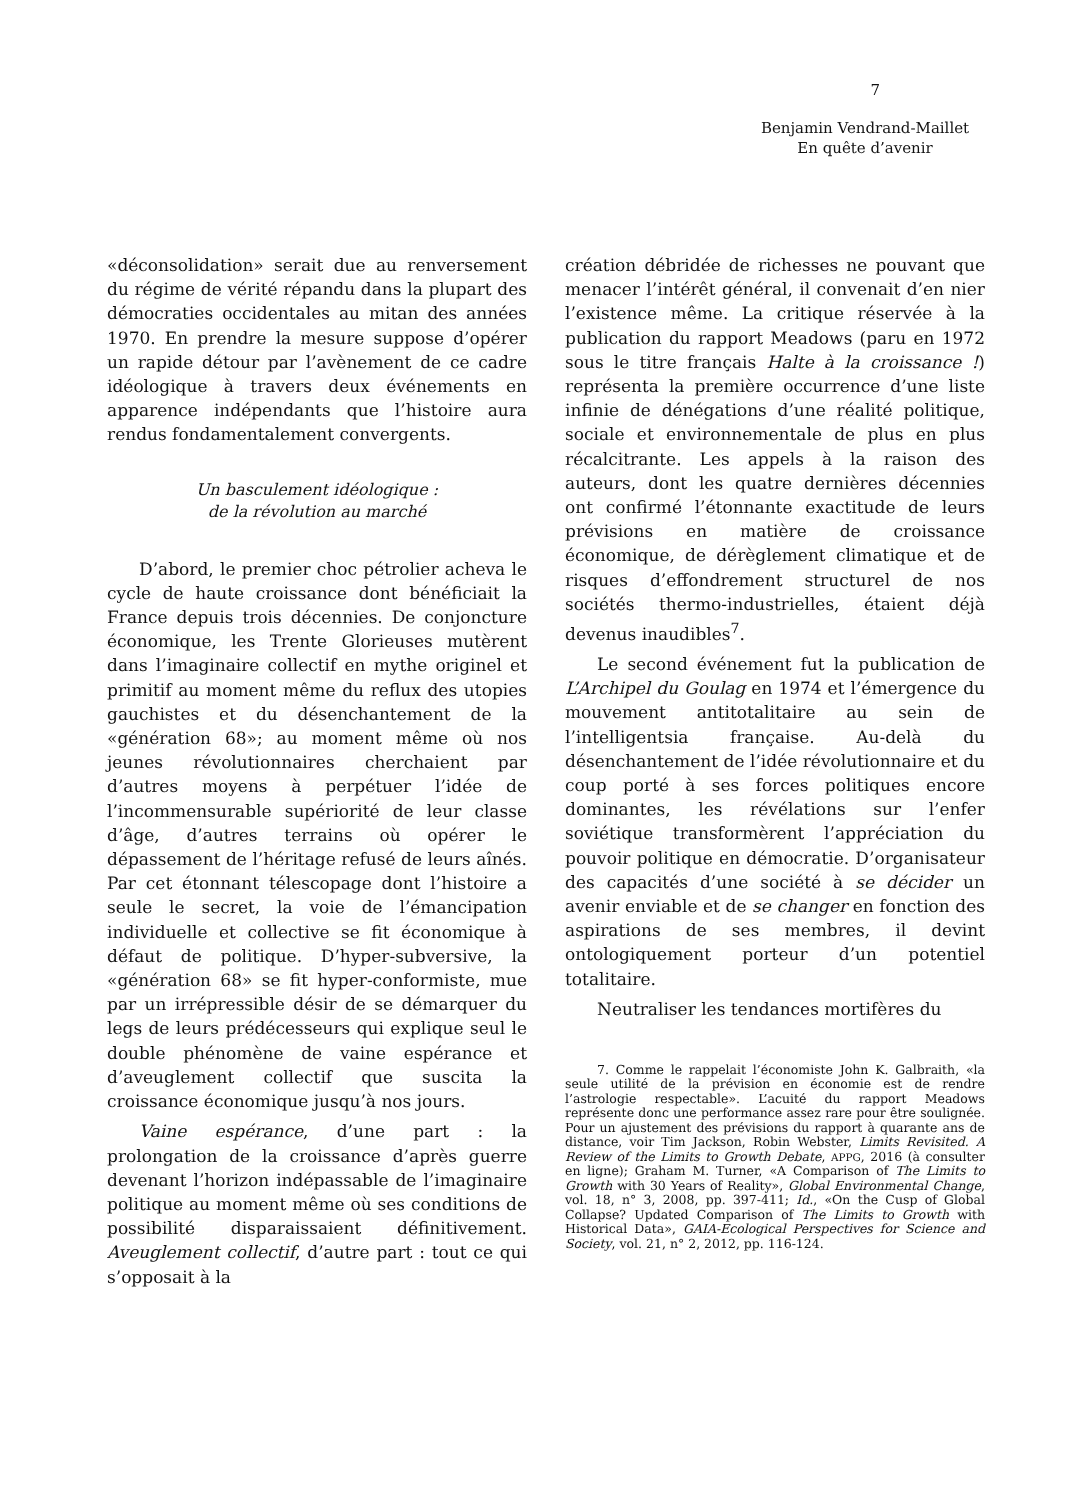7
Benjamin Vendrand-Maillet
En quête d’avenir
«déconsolidation» serait due au renversement du régime de vérité répandu dans la plupart des démocraties occidentales au mitan des années 1970. En prendre la mesure suppose d’opérer un rapide détour par l’avènement de ce cadre idéologique à travers deux événements en apparence indépendants que l’histoire aura rendus fondamentalement convergents.
Un basculement idéologique :
de la révolution au marché
D’abord, le premier choc pétrolier acheva le cycle de haute croissance dont bénéficiait la France depuis trois décennies. De conjoncture économique, les Trente Glorieuses mutèrent dans l’imaginaire collectif en mythe originel et primitif au moment même du reflux des utopies gauchistes et du désenchantement de la «génération 68»; au moment même où nos jeunes révolutionnaires cherchaient par d’autres moyens à perpétuer l’idée de l’incommensurable supériorité de leur classe d’âge, d’autres terrains où opérer le dépassement de l’héritage refusé de leurs aînés. Par cet étonnant télescopage dont l’histoire a seule le secret, la voie de l’émancipation individuelle et collective se fit économique à défaut de politique. D’hyper-subversive, la «génération 68» se fit hyper-conformiste, mue par un irrépressible désir de se démarquer du legs de leurs prédécesseurs qui explique seul le double phénomène de vaine espérance et d’aveuglement collectif que suscita la croissance économique jusqu’à nos jours.
Vaine espérance, d’une part : la prolongation de la croissance d’après guerre devenant l’horizon indépassable de l’imaginaire politique au moment même où ses conditions de possibilité disparaissaient définitivement. Aveuglement collectif, d’autre part : tout ce qui s’opposait à la
création débridée de richesses ne pouvant que menacer l’intérêt général, il convenait d’en nier l’existence même. La critique réservée à la publication du rapport Meadows (paru en 1972 sous le titre français Halte à la croissance !) représenta la première occurrence d’une liste infinie de dénégations d’une réalité politique, sociale et environnementale de plus en plus récalcitrante. Les appels à la raison des auteurs, dont les quatre dernières décennies ont confirmé l’étonnante exactitude de leurs prévisions en matière de croissance économique, de dérèglement climatique et de risques d’effondrement structurel de nos sociétés thermo-industrielles, étaient déjà devenus inaudibles<sup>7</sup>.
Le second événement fut la publication de L’Archipel du Goulag en 1974 et l’émergence du mouvement antitotalitaire au sein de l’intelligentsia française. Au-delà du désenchantement de l’idée révolutionnaire et du coup porté à ses forces politiques encore dominantes, les révélations sur l’enfer soviétique transformèrent l’appréciation du pouvoir politique en démocratie. D’organisateur des capacités d’une société à se décider un avenir enviable et de se changer en fonction des aspirations de ses membres, il devint ontologiquement porteur d’un potentiel totalitaire.
Neutraliser les tendances mortifères du
7. Comme le rappelait l’économiste John K. Galbraith, «la seule utilité de la prévision en économie est de rendre l’astrologie respectable». L’acuité du rapport Meadows représente donc une performance assez rare pour être soulignée. Pour un ajustement des prévisions du rapport à quarante ans de distance, voir Tim Jackson, Robin Webster, Limits Revisited. A Review of the Limits to Growth Debate, APPG, 2016 (à consulter en ligne); Graham M. Turner, «A Comparison of The Limits to Growth with 30 Years of Reality», Global Environmental Change, vol. 18, n° 3, 2008, pp. 397-411; Id., «On the Cusp of Global Collapse? Updated Comparison of The Limits to Growth with Historical Data», GAIA-Ecological Perspectives for Science and Society, vol. 21, n° 2, 2012, pp. 116-124.